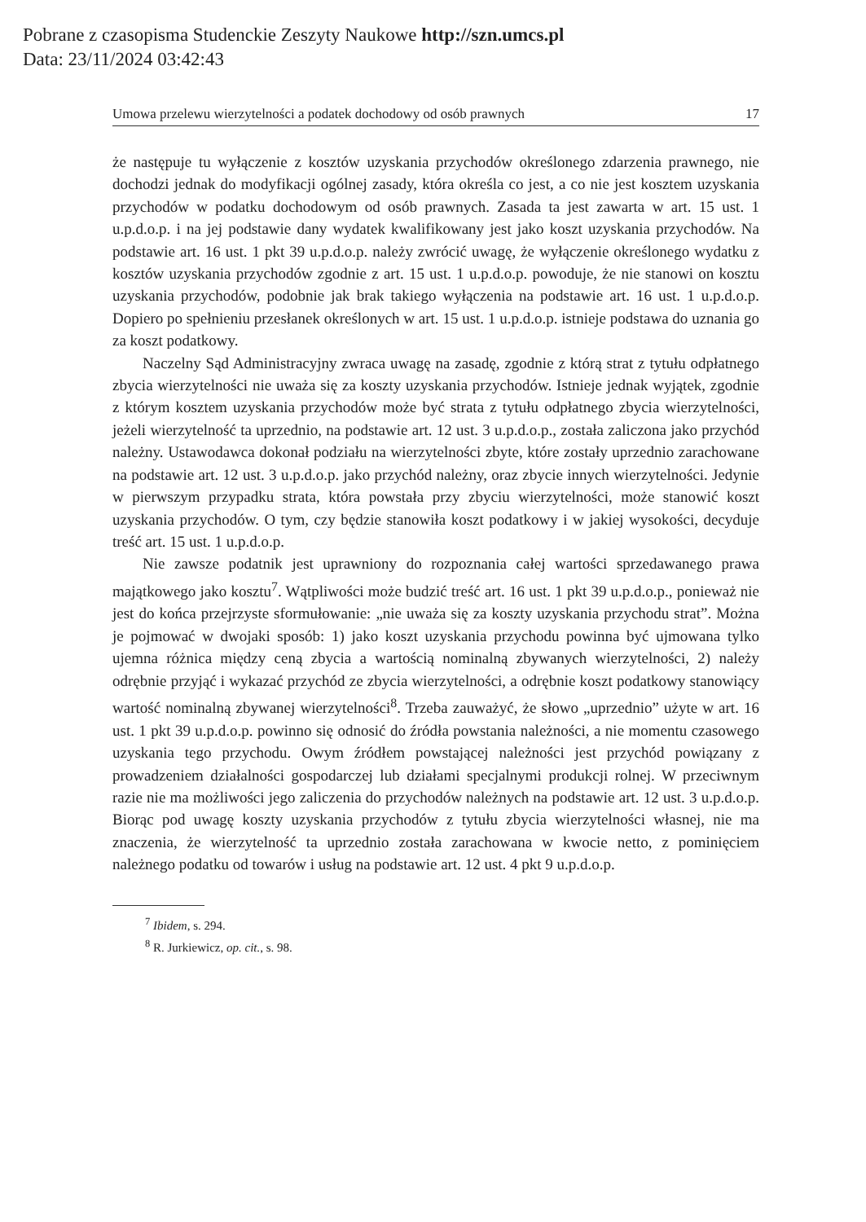Pobrane z czasopisma Studenckie Zeszyty Naukowe http://szn.umcs.pl
Data: 23/11/2024 03:42:43
Umowa przelewu wierzytelności a podatek dochodowy od osób prawnych 17
że następuje tu wyłączenie z kosztów uzyskania przychodów określonego zdarzenia prawnego, nie dochodzi jednak do modyfikacji ogólnej zasady, która określa co jest, a co nie jest kosztem uzyskania przychodów w podatku dochodowym od osób prawnych. Zasada ta jest zawarta w art. 15 ust. 1 u.p.d.o.p. i na jej podstawie dany wydatek kwalifikowany jest jako koszt uzyskania przychodów. Na podstawie art. 16 ust. 1 pkt 39 u.p.d.o.p. należy zwrócić uwagę, że wyłączenie określonego wydatku z kosztów uzyskania przychodów zgodnie z art. 15 ust. 1 u.p.d.o.p. powoduje, że nie stanowi on kosztu uzyskania przychodów, podobnie jak brak takiego wyłączenia na podstawie art. 16 ust. 1 u.p.d.o.p. Dopiero po spełnieniu przesłanek określonych w art. 15 ust. 1 u.p.d.o.p. istnieje podstawa do uznania go za koszt podatkowy.
Naczelny Sąd Administracyjny zwraca uwagę na zasadę, zgodnie z którą strat z tytułu odpłatnego zbycia wierzytelności nie uważa się za koszty uzyskania przychodów. Istnieje jednak wyjątek, zgodnie z którym kosztem uzyskania przychodów może być strata z tytułu odpłatnego zbycia wierzytelności, jeżeli wierzytelność ta uprzednio, na podstawie art. 12 ust. 3 u.p.d.o.p., została zaliczona jako przychód należny. Ustawodawca dokonał podziału na wierzytelności zbyte, które zostały uprzednio zarachowane na podstawie art. 12 ust. 3 u.p.d.o.p. jako przychód należny, oraz zbycie innych wierzytelności. Jedynie w pierwszym przypadku strata, która powstała przy zbyciu wierzytelności, może stanowić koszt uzyskania przychodów. O tym, czy będzie stanowiła koszt podatkowy i w jakiej wysokości, decyduje treść art. 15 ust. 1 u.p.d.o.p.
Nie zawsze podatnik jest uprawniony do rozpoznania całej wartości sprzedawanego prawa majątkowego jako kosztu<sup>7</sup>. Wątpliwości może budzić treść art. 16 ust. 1 pkt 39 u.p.d.o.p., ponieważ nie jest do końca przejrzyste sformułowanie: „nie uważa się za koszty uzyskania przychodu strat”. Można je pojmować w dwojaki sposób: 1) jako koszt uzyskania przychodu powinna być ujmowana tylko ujemna różnica między ceną zbycia a wartością nominalną zbywanych wierzytelności, 2) należy odrębnie przyjąć i wykazać przychód ze zbycia wierzytelności, a odrębnie koszt podatkowy stanowiący wartość nominalną zbywanej wierzytelności<sup>8</sup>. Trzeba zauważyć, że słowo „uprzednio” użyte w art. 16 ust. 1 pkt 39 u.p.d.o.p. powinno się odnosić do źródła powstania należności, a nie momentu czasowego uzyskania tego przychodu. Owym źródłem powstającej należności jest przychód powiązany z prowadzeniem działalności gospodarczej lub działami specjalnymi produkcji rolnej. W przeciwnym razie nie ma możliwości jego zaliczenia do przychodów należnych na podstawie art. 12 ust. 3 u.p.d.o.p. Biorąc pod uwagę koszty uzyskania przychodów z tytułu zbycia wierzytelności własnej, nie ma znaczenia, że wierzytelność ta uprzednio została zarachowana w kwocie netto, z pominięciem należnego podatku od towarów i usług na podstawie art. 12 ust. 4 pkt 9 u.p.d.o.p.
<sup>7</sup> Ibidem, s. 294.
<sup>8</sup> R. Jurkiewicz, op. cit., s. 98.